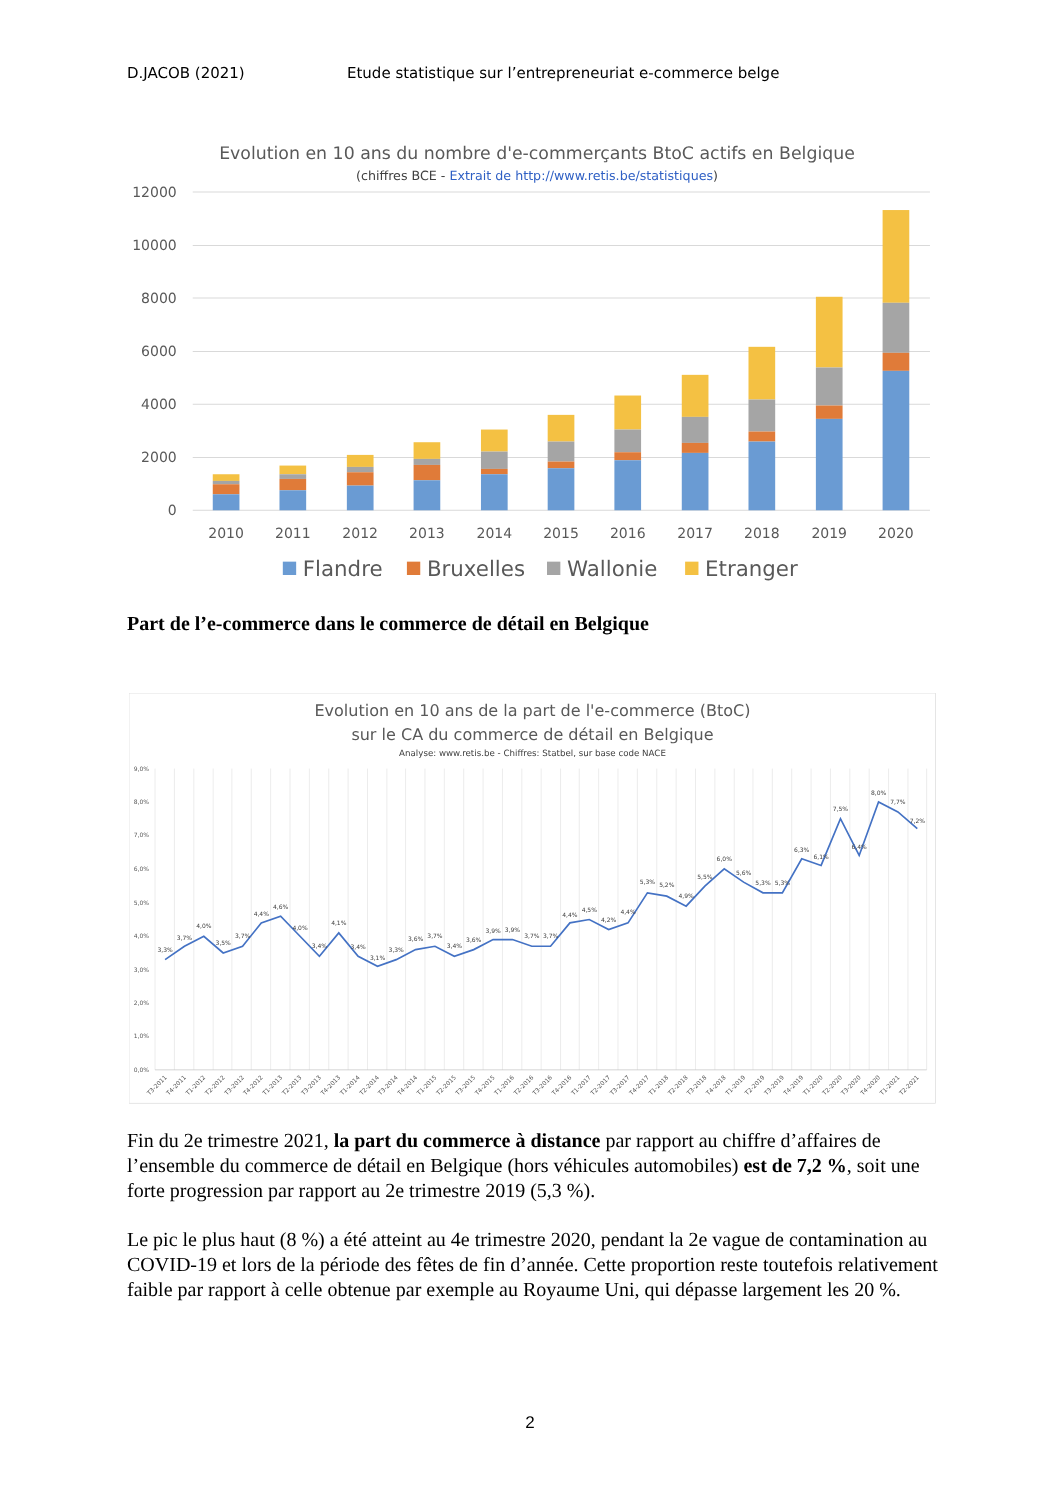D.JACOB (2021) Etude statistique sur l’entrepreneuriat e-commerce belge
Evolution en 10 ans du nombre d'e-commerçants BtoC actifs en Belgique
(chiffres BCE - Extrait de http://www.retis.be/statistiques)
12000
10000
8000
6000
4000
2000
0
2010
2011
2012
2013
2014
2015
2016
2017
2018
2019
2020
Flandre
Bruxelles
Wallonie
Etranger
Part de l’e-commerce dans le commerce de détail en Belgique
Evolution en 10 ans de la part de l'e-commerce (BtoC)
sur le CA du commerce de détail en Belgique
Analyse: www.retis.be - Chiffres: Statbel, sur base code NACE
9,0%
8,0%
7,0%
6,0%
5,0%
4,0%
3,0%
2,0%
1,0%
0,0%
3,3%
3,7%
4,0%
3,5%
3,7%
4,4%
4,6%
4,0%
3,4%
4,1%
3,4%
3,1%
3,3%
3,6%
3,7%
3,4%
3,6%
3,9%
3,9%
3,7%
3,7%
4,4%
4,5%
4,2%
4,4%
5,3%
5,2%
4,9%
5,5%
6,0%
5,6%
5,3%
5,3%
6,3%
6,1%
7,5%
6,4%
8,0%
7,7%
7,2%
T3-2011
T4-2011
T1-2012
T2-2012
T3-2012
T4-2012
T1-2013
T2-2013
T3-2013
T4-2013
T1-2014
T2-2014
T3-2014
T4-2014
T1-2015
T2-2015
T3-2015
T4-2015
T1-2016
T2-2016
T3-2016
T4-2016
T1-2017
T2-2017
T3-2017
T4-2017
T1-2018
T2-2018
T3-2018
T4-2018
T1-2019
T2-2019
T3-2019
T4-2019
T1-2020
T2-2020
T3-2020
T4-2020
T1-2021
T2-2021
Fin du 2e trimestre 2021, la part du commerce à distance par rapport au chiffre d’affaires de l’ensemble du commerce de détail en Belgique (hors véhicules automobiles) est de 7,2 %, soit une forte progression par rapport au 2e trimestre 2019 (5,3 %).
Le pic le plus haut (8 %) a été atteint au 4e trimestre 2020, pendant la 2e vague de contamination au COVID-19 et lors de la période des fêtes de fin d’année. Cette proportion reste toutefois relativement faible par rapport à celle obtenue par exemple au Royaume Uni, qui dépasse largement les 20 %.
2